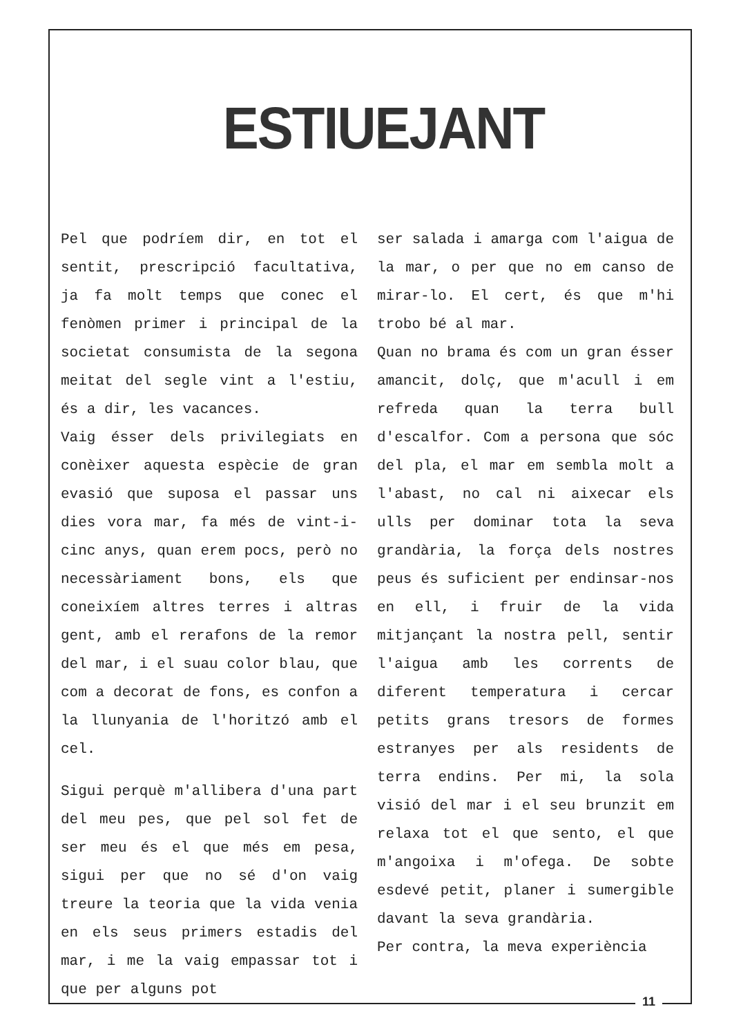ESTIUEJANT
Pel que podríem dir, en tot el sentit, prescripció facultativa, ja fa molt temps que conec el fenòmen primer i principal de la societat consumista de la segona meitat del segle vint a l'estiu, és a dir, les vacances.
Vaig ésser dels privilegiats en conèixer aquesta espècie de gran evasió que suposa el passar uns dies vora mar, fa més de vint-i-cinc anys, quan erem pocs, però no necessàriament bons, els que coneixíem altres terres i altras gent, amb el rerafons de la remor del mar, i el suau color blau, que com a decorat de fons, es confon a la llunyania de l'horitzó amb el cel.
Sigui perquè m'allibera d'una part del meu pes, que pel sol fet de ser meu és el que més em pesa, sigui per que no sé d'on vaig treure la teoria que la vida venia en els seus primers estadis del mar, i me la vaig empassar tot i que per alguns pot
ser salada i amarga com l'aigua de la mar, o per que no em canso de mirar-lo. El cert, és que m'hi trobo bé al mar.
Quan no brama és com un gran ésser amancit, dolç, que m'acull i em refreda quan la terra bull d'escalfor. Com a persona que sóc del pla, el mar em sembla molt a l'abast, no cal ni aixecar els ulls per dominar tota la seva grandària, la força dels nostres peus és suficient per endinsar-nos en ell, i fruir de la vida mitjançant la nostra pell, sentir l'aigua amb les corrents de diferent temperatura i cercar petits grans tresors de formes estranyes per als residents de terra endins. Per mi, la sola visió del mar i el seu brunzit em relaxa tot el que sento, el que m'angoixa i m'ofega. De sobte esdevé petit, planer i sumergible davant la seva grandària.
Per contra, la meva experiència
11